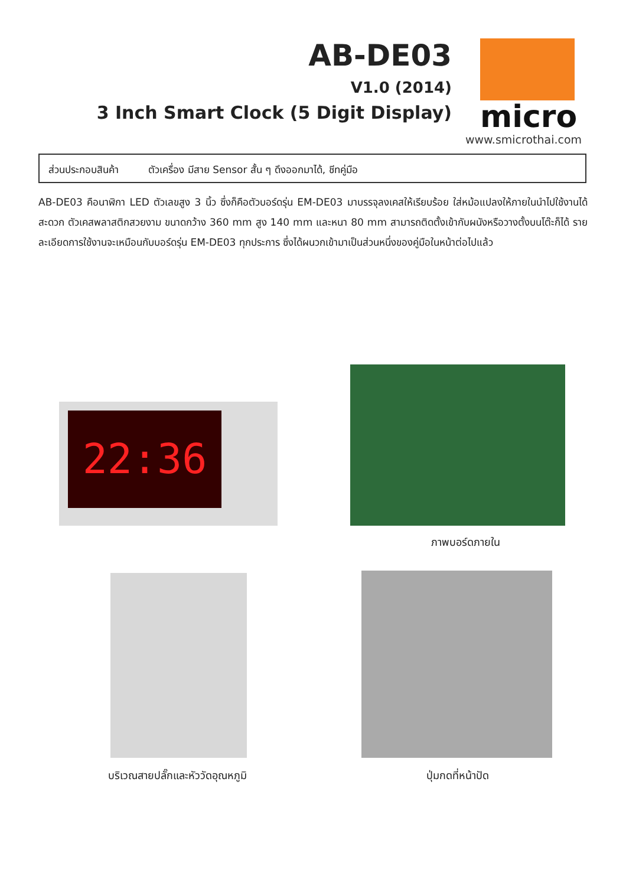AB-DE03
V1.0 (2014)
3 Inch Smart Clock (5 Digit Display)
micro
www.smicrothai.com
ส่วนประกอบสินค้า ตัวเครื่อง มีสาย Sensor สั้น ๆ ดึงออกมาได้, ชีทคู่มือ
AB-DE03 คือนาฬิกา LED ตัวเลขสูง 3 นิ้ว ซึ่งก็คือตัวบอร์ดรุ่น EM-DE03 มาบรรจุลงเคสให้เรียบร้อย ใส่หม้อแปลงให้ภายในนำไปใช้งานได้สะดวก ตัวเคสพลาสติกสวยงาม ขนาดกว้าง 360 mm สูง 140 mm และหนา 80 mm สามารถติดตั้งเข้ากับผนังหรือวางตั้งบนโต๊ะก็ได้ รายละเอียดการใช้งานจะเหมือนกับบอร์ดรุ่น EM-DE03 ทุกประการ ซึ่งได้ผนวกเข้ามาเป็นส่วนหนึ่งของคู่มือในหน้าต่อไปแล้ว
22:36
ภาพบอร์ดภายใน
บริเวณสายปลั๊กและหัววัดอุณหภูมิ
ปุ่มกดที่หน้าปัด